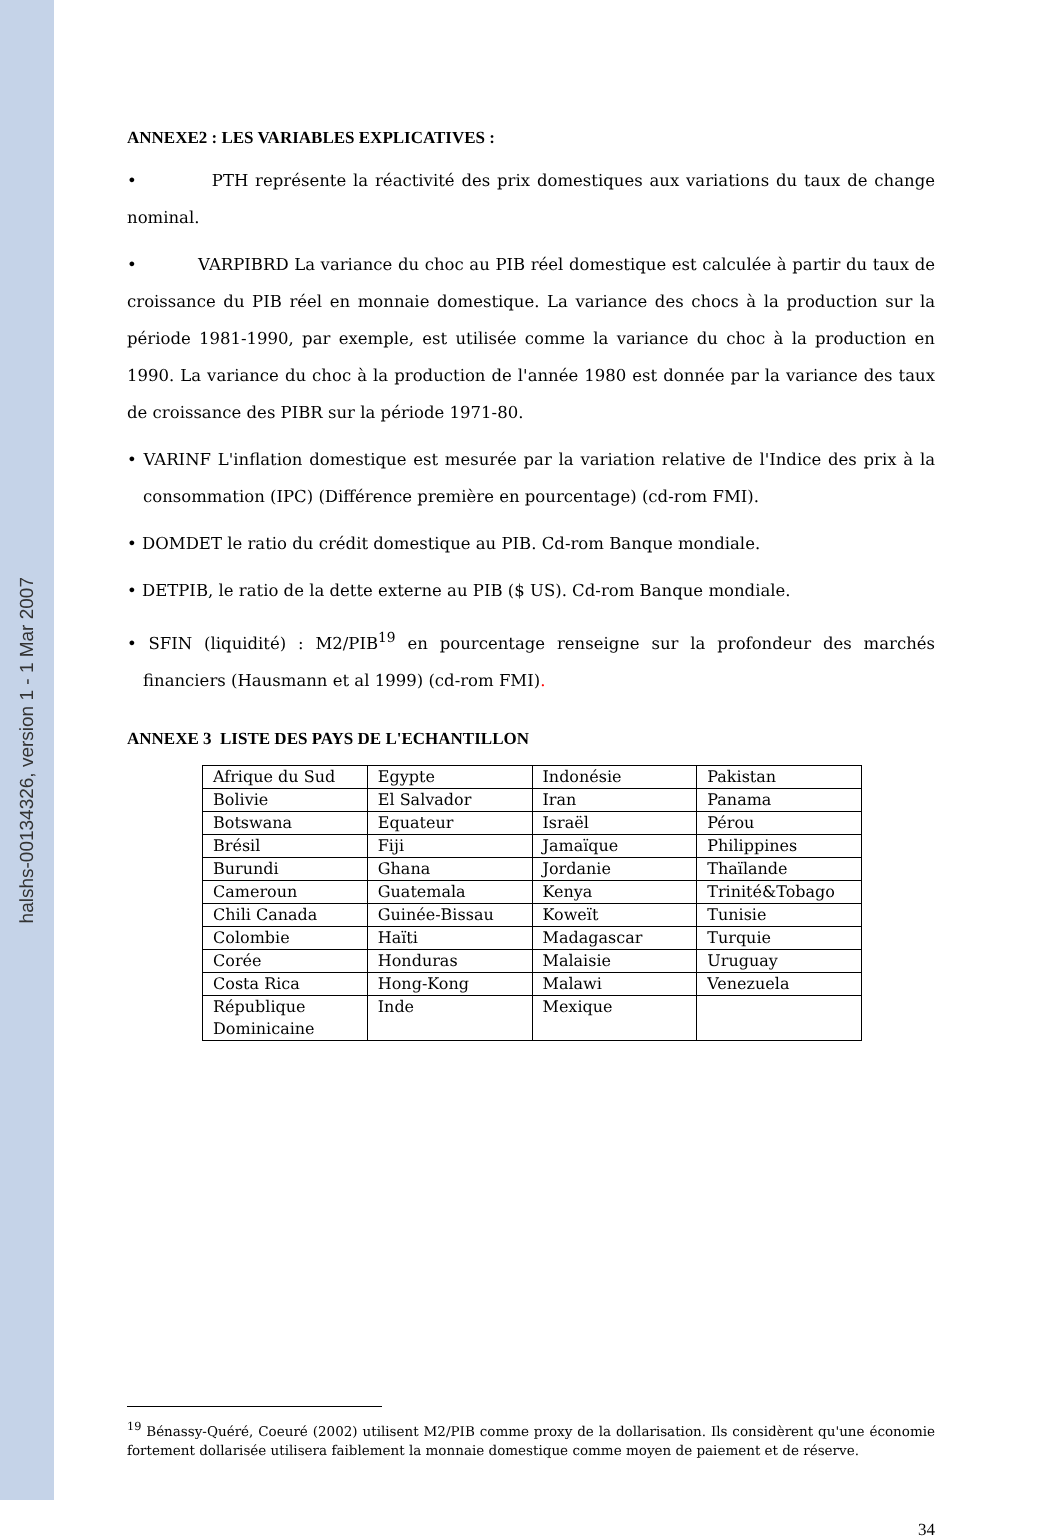halshs-00134326, version 1 - 1 Mar 2007
ANNEXE2 : LES VARIABLES EXPLICATIVES :
• PTH représente la réactivité des prix domestiques aux variations du taux de change nominal.
• VARPIBRD La variance du choc au PIB réel domestique est calculée à partir du taux de croissance du PIB réel en monnaie domestique. La variance des chocs à la production sur la période 1981-1990, par exemple, est utilisée comme la variance du choc à la production en 1990. La variance du choc à la production de l'année 1980 est donnée par la variance des taux de croissance des PIBR sur la période 1971-80.
• VARINF L'inflation domestique est mesurée par la variation relative de l'Indice des prix à la consommation (IPC) (Différence première en pourcentage) (cd-rom FMI).
• DOMDET le ratio du crédit domestique au PIB. Cd-rom Banque mondiale.
• DETPIB, le ratio de la dette externe au PIB ($ US). Cd-rom Banque mondiale.
• SFIN (liquidité) : M2/PIB<sup>19</sup> en pourcentage renseigne sur la profondeur des marchés financiers (Hausmann et al 1999) (cd-rom FMI).
ANNEXE 3 LISTE DES PAYS DE L'ECHANTILLON
| Afrique du Sud | Egypte | Indonésie | Pakistan |
| Bolivie | El Salvador | Iran | Panama |
| Botswana | Equateur | Israël | Pérou |
| Brésil | Fiji | Jamaïque | Philippines |
| Burundi | Ghana | Jordanie | Thaïlande |
| Cameroun | Guatemala | Kenya | Trinité&Tobago |
| Chili Canada | Guinée-Bissau | Koweït | Tunisie |
| Colombie | Haïti | Madagascar | Turquie |
| Corée | Honduras | Malaisie | Uruguay |
| Costa Rica | Hong-Kong | Malawi | Venezuela |
| République Dominicaine | Inde | Mexique | |
<sup>19</sup> Bénassy-Quéré, Coeuré (2002) utilisent M2/PIB comme proxy de la dollarisation. Ils considèrent qu'une économie fortement dollarisée utilisera faiblement la monnaie domestique comme moyen de paiement et de réserve.
34